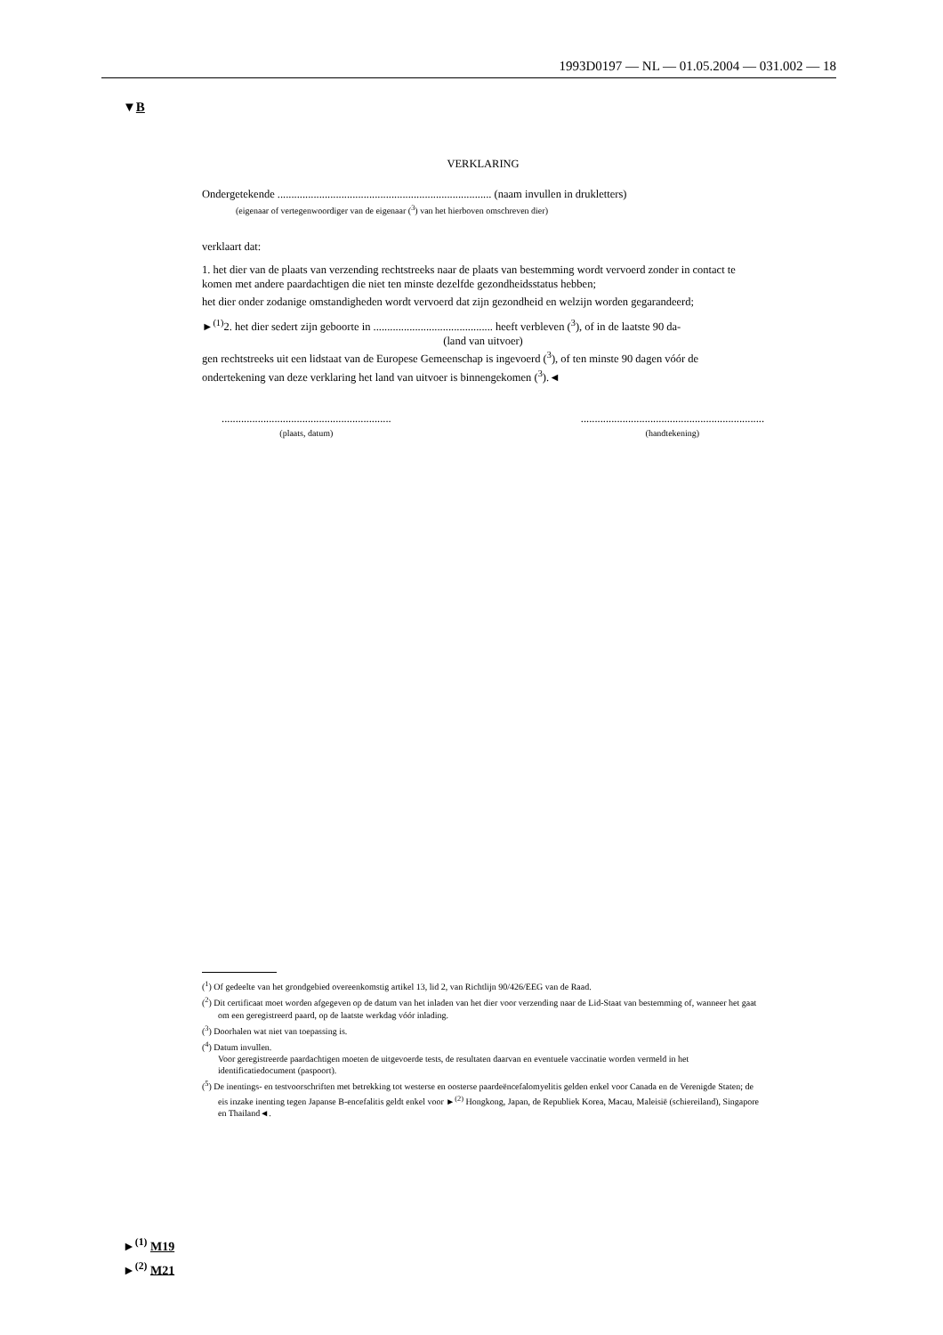1993D0197 — NL — 01.05.2004 — 031.002 — 18
▼B
VERKLARING
Ondergetekende ............................................................................. (naam invullen in drukletters)
(eigenaar of vertegenwoordiger van de eigenaar (<sup>3</sup>) van het hierboven omschreven dier)
verklaart dat:
1. het dier van de plaats van verzending rechtstreeks naar de plaats van bestemming wordt vervoerd zonder in contact te komen met andere paardachtigen die niet ten minste dezelfde gezondheidsstatus hebben;
het dier onder zodanige omstandigheden wordt vervoerd dat zijn gezondheid en welzijn worden gegarandeerd;
►<sup>(1)</sup>2. het dier sedert zijn geboorte in ........................................... heeft verbleven (<sup>3</sup>), of in de laatste 90 da-
(land van uitvoer)
gen rechtstreeks uit een lidstaat van de Europese Gemeenschap is ingevoerd (<sup>3</sup>), of ten minste 90 dagen vóór de ondertekening van deze verklaring het land van uitvoer is binnengekomen (<sup>3</sup>).◄
.............................................................
(plaats, datum)
..................................................................
(handtekening)
(<sup>1</sup>) Of gedeelte van het grondgebied overeenkomstig artikel 13, lid 2, van Richtlijn 90/426/EEG van de Raad.
(<sup>2</sup>) Dit certificaat moet worden afgegeven op de datum van het inladen van het dier voor verzending naar de Lid-Staat van bestemming of, wanneer het gaat om een geregistreerd paard, op de laatste werkdag vóór inlading.
(<sup>3</sup>) Doorhalen wat niet van toepassing is.
(<sup>4</sup>) Datum invullen.
Voor geregistreerde paardachtigen moeten de uitgevoerde tests, de resultaten daarvan en eventuele vaccinatie worden vermeld in het identificatiedocument (paspoort).
(<sup>5</sup>) De inentings- en testvoorschriften met betrekking tot westerse en oosterse paardeëncefalomyelitis gelden enkel voor Canada en de Verenigde Staten; de eis inzake inenting tegen Japanse B-encefalitis geldt enkel voor ►<sup>(2)</sup> Hongkong, Japan, de Republiek Korea, Macau, Maleisië (schiereiland), Singapore en Thailand◄.
►<sup>(1)</sup> M19
►<sup>(2)</sup> M21